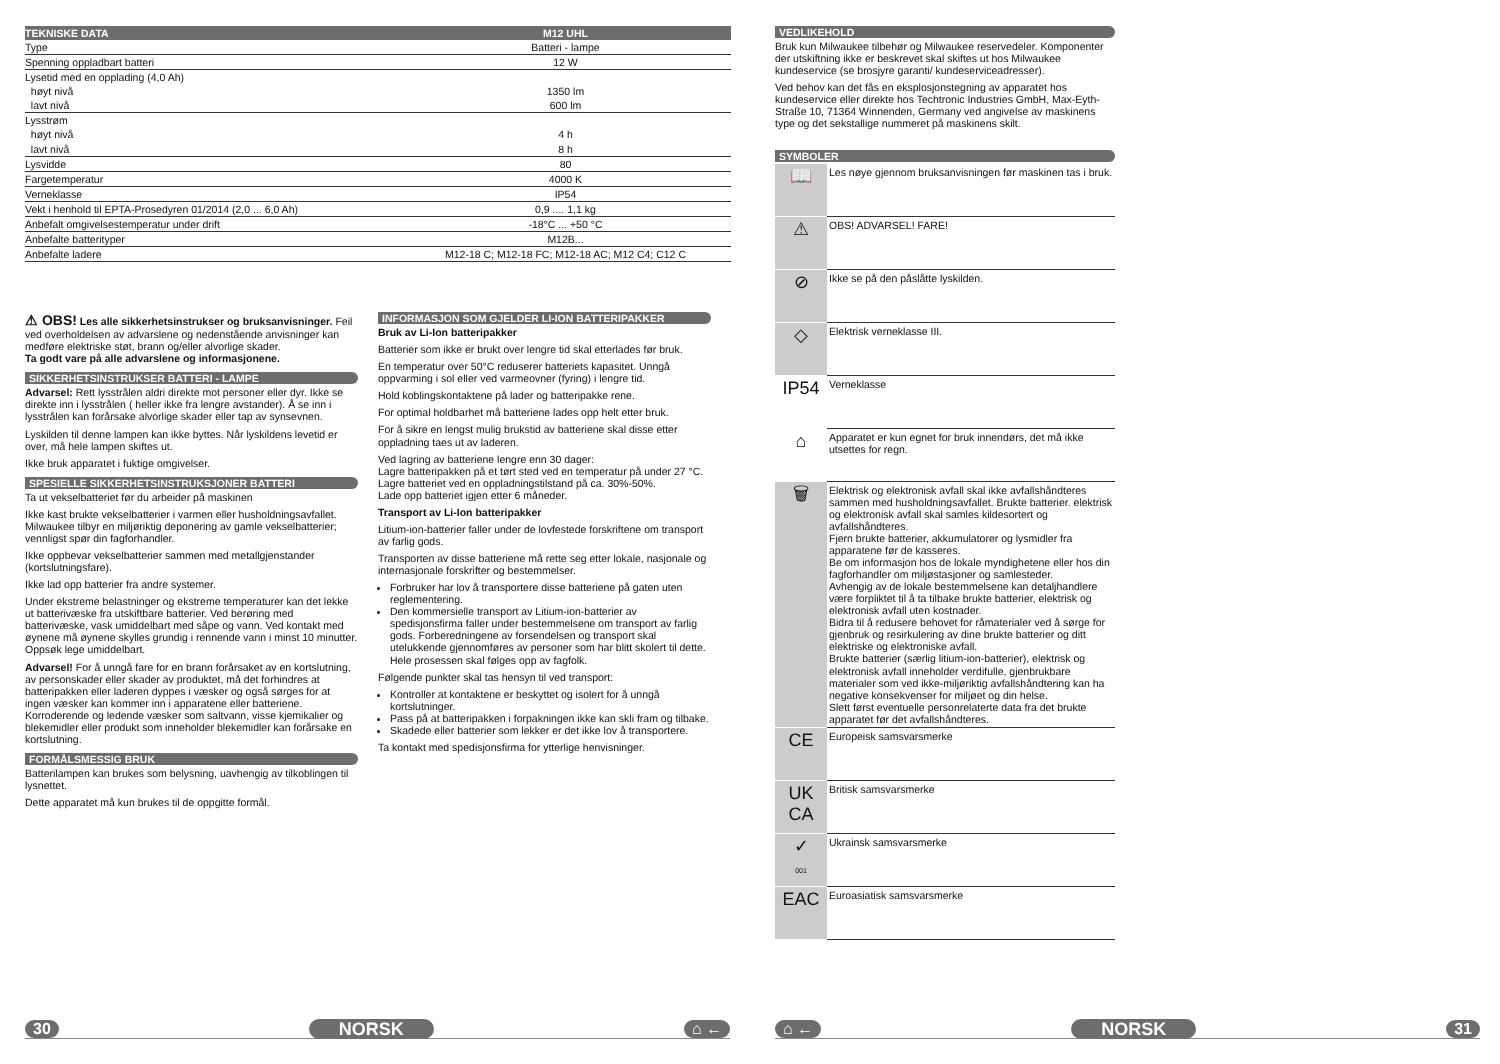| TEKNISKE DATA | M12 UHL |
| --- | --- |
| Type | Batteri - lampe |
| Spenning oppladbart batteri | 12 W |
| Lysetid med en opplading (4,0 Ah) | |
| høyt nivå | 1350 lm |
| lavt nivå | 600 lm |
| Lysstrøm | |
| høyt nivå | 4 h |
| lavt nivå | 8 h |
| Lysvidde | 80 |
| Fargetemperatur | 4000 K |
| Verneklasse | IP54 |
| Vekt i henhold til EPTA-Prosedyren 01/2014 (2,0 ... 6,0 Ah) | 0,9 .... 1,1 kg |
| Anbefalt omgivelsestemperatur under drift | -18°C ... +50 °C |
| Anbefalte batterityper | M12B... |
| Anbefalte ladere | M12-18 C; M12-18 FC; M12-18 AC; M12 C4; C12 C |
⚠ OBS! Les alle sikkerhetsinstrukser og bruksanvisninger. Feil ved overholdelsen av advarslene og nedenstående anvisninger kan medføre elektriske støt, brann og/eller alvorlige skader.
Ta godt vare på alle advarslene og informasjonene.
SIKKERHETSINSTRUKSER BATTERI - LAMPE
Advarsel: Rett lysstrålen aldri direkte mot personer eller dyr. Ikke se direkte inn i lysstrålen ( heller ikke fra lengre avstander). Å se inn i lysstrålen kan forårsake alvorlige skader eller tap av synsevnen.
Lyskilden til denne lampen kan ikke byttes. Når lyskildens levetid er over, må hele lampen skiftes ut.
Ikke bruk apparatet i fuktige omgivelser.
SPESIELLE SIKKERHETSINSTRUKSJONER BATTERI
Ta ut vekselbatteriet før du arbeider på maskinen
Ikke kast brukte vekselbatterier i varmen eller husholdningsavfallet. Milwaukee tilbyr en miljøriktig deponering av gamle vekselbatterier; vennligst spør din fagforhandler.
Ikke oppbevar vekselbatterier sammen med metallgjenstander (kortslutningsfare).
Ikke lad opp batterier fra andre systemer.
Under ekstreme belastninger og ekstreme temperaturer kan det lekke ut batterivæske fra utskiftbare batterier. Ved berøring med batterivæske, vask umiddelbart med såpe og vann. Ved kontakt med øynene må øynene skylles grundig i rennende vann i minst 10 minutter. Oppsøk lege umiddelbart.
Advarsel! For å unngå fare for en brann forårsaket av en kortslutning, av personskader eller skader av produktet, må det forhindres at batteripakken eller laderen dyppes i væsker og også sørges for at ingen væsker kan kommer inn i apparatene eller batteriene. Korroderende og ledende væsker som saltvann, visse kjemikalier og blekemidler eller produkt som inneholder blekemidler kan forårsake en kortslutning.
FORMÅLSMESSIG BRUK
Batterilampen kan brukes som belysning, uavhengig av tilkoblingen til lysnettet.
Dette apparatet må kun brukes til de oppgitte formål.
INFORMASJON SOM GJELDER LI-ION BATTERIPAKKER
Bruk av Li-Ion batteripakker
Batterier som ikke er brukt over lengre tid skal etterlades før bruk.
En temperatur over 50°C reduserer batteriets kapasitet. Unngå oppvarming i sol eller ved varmeovner (fyring) i lengre tid.
Hold koblingskontaktene på lader og batteripakke rene.
For optimal holdbarhet må batteriene lades opp helt etter bruk.
For å sikre en lengst mulig brukstid av batteriene skal disse etter oppladning taes ut av laderen.
Ved lagring av batteriene lengre enn 30 dager:
Lagre batteripakken på et tørt sted ved en temperatur på under 27 °C.
Lagre batteriet ved en oppladningstilstand på ca. 30%-50%.
Lade opp batteriet igjen etter 6 måneder.
Transport av Li-Ion batteripakker
Litium-ion-batterier faller under de lovfestede forskriftene om transport av farlig gods.
Transporten av disse batteriene må rette seg etter lokale, nasjonale og internasjonale forskrifter og bestemmelser.
Forbruker har lov å transportere disse batteriene på gaten uten reglementering.
Den kommersielle transport av Litium-ion-batterier av spedisjonsfirma faller under bestemmelsene om transport av farlig gods. Forberedningene av forsendelsen og transport skal utelukkende gjennomføres av personer som har blitt skolert til dette. Hele prosessen skal følges opp av fagfolk.
Følgende punkter skal tas hensyn til ved transport:
Kontroller at kontaktene er beskyttet og isolert for å unngå kortslutninger.
Pass på at batteripakken i forpakningen ikke kan skli fram og tilbake.
Skadede eller batterier som lekker er det ikke lov å transportere.
Ta kontakt med spedisjonsfirma for ytterlige henvisninger.
30 NORSK ⌂ ←
VEDLIKEHOLD
Bruk kun Milwaukee tilbehør og Milwaukee reservedeler. Komponenter der utskiftning ikke er beskrevet skal skiftes ut hos Milwaukee kundeservice (se brosjyre garanti/ kundeserviceadresser).
Ved behov kan det fås en eksplosjonstegning av apparatet hos kundeservice eller direkte hos Techtronic Industries GmbH, Max-Eyth-Straße 10, 71364 Winnenden, Germany ved angivelse av maskinens type og det sekstallige nummeret på maskinens skilt.
SYMBOLER
| 📖 | Les nøye gjennom bruksanvisningen før maskinen tas i bruk. |
| ⚠ | OBS! ADVARSEL! FARE! |
| ⊘ | Ikke se på den påslåtte lyskilden. |
| ◇ | Elektrisk verneklasse III. |
| IP54 | Verneklasse |
| ⌂ | Apparatet er kun egnet for bruk innendørs, det må ikke utsettes for regn. |
| 🗑 | Elektrisk og elektronisk avfall skal ikke avfallshåndteres sammen med husholdningsavfallet. Brukte batterier. elektrisk og elektronisk avfall skal samles kildesortert og avfallshåndteres. Fjern brukte batterier, akkumulatorer og lysmidler fra apparatene før de kasseres. Be om informasjon hos de lokale myndighetene eller hos din fagforhandler om miljøstasjoner og samlesteder. Avhengig av de lokale bestemmelsene kan detaljhandlere være forpliktet til å ta tilbake brukte batterier, elektrisk og elektronisk avfall uten kostnader. Bidra til å redusere behovet for råmaterialer ved å sørge for gjenbruk og resirkulering av dine brukte batterier og ditt elektriske og elektroniske avfall. Brukte batterier (særlig litium-ion-batterier), elektrisk og elektronisk avfall inneholder verdifulle, gjenbrukbare materialer som ved ikke-miljøriktig avfallshåndtering kan ha negative konsekvenser for miljøet og din helse. Slett først eventuelle personrelaterte data fra det brukte apparatet før det avfallshåndteres. |
| CE | Europeisk samsvarsmerke |
| UK CA | Britisk samsvarsmerke |
| ✓ 001 | Ukrainsk samsvarsmerke |
| EAC | Euroasiatisk samsvarsmerke |
⌂ ← NORSK 31